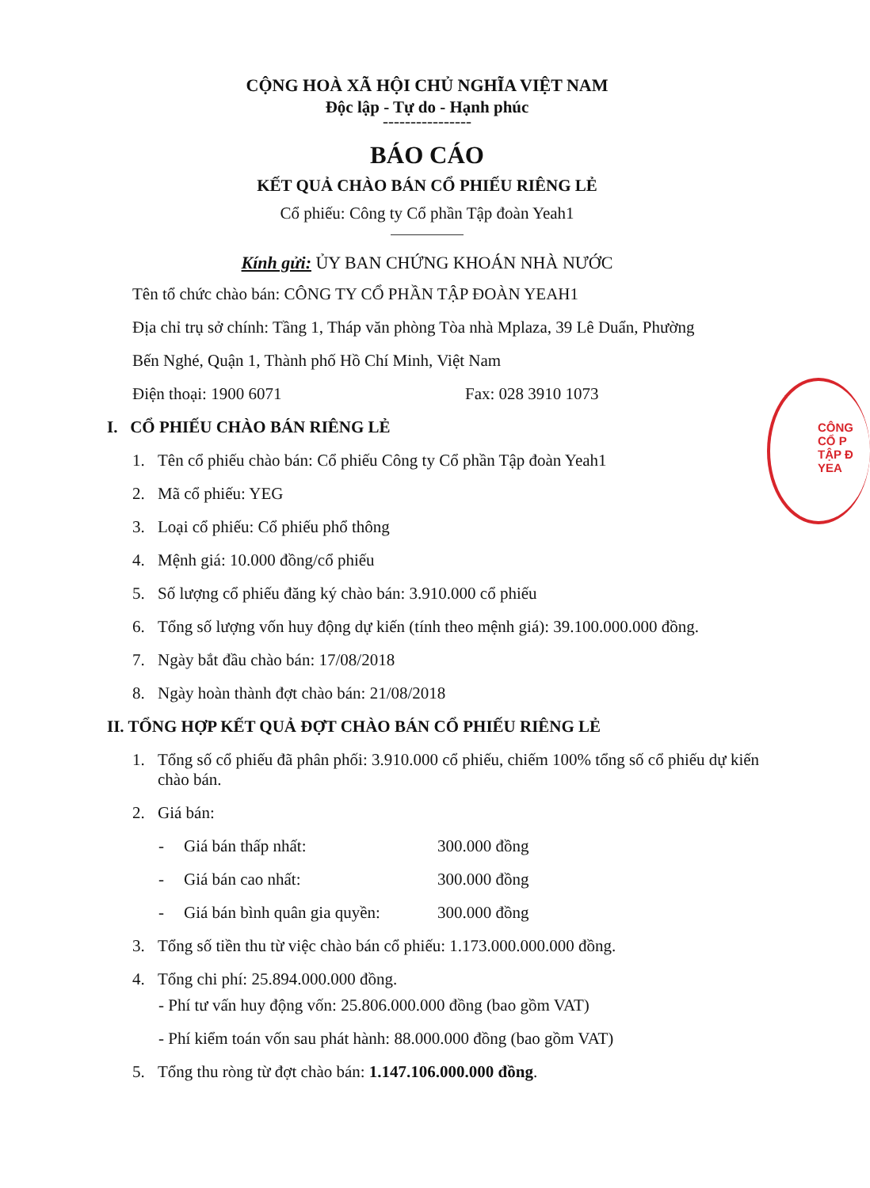CỘNG HOÀ XÃ HỘI CHỦ NGHĨA VIỆT NAM
Độc lập - Tự do - Hạnh phúc
----------------
BÁO CÁO
KẾT QUẢ CHÀO BÁN CỔ PHIẾU RIÊNG LẺ
Cổ phiếu: Công ty Cổ phần Tập đoàn Yeah1
Kính gửi: ỦY BAN CHỨNG KHOÁN NHÀ NƯỚC
Tên tổ chức chào bán: CÔNG TY CỔ PHẦN TẬP ĐOÀN YEAH1
Địa chỉ trụ sở chính: Tầng 1, Tháp văn phòng Tòa nhà Mplaza, 39 Lê Duẩn, Phường
Bến Nghé, Quận 1, Thành phố Hồ Chí Minh, Việt Nam
Điện thoại: 1900 6071 Fax: 028 3910 1073
I. CỔ PHIẾU CHÀO BÁN RIÊNG LẺ
1. Tên cổ phiếu chào bán: Cổ phiếu Công ty Cổ phần Tập đoàn Yeah1
2. Mã cổ phiếu: YEG
3. Loại cổ phiếu: Cổ phiếu phổ thông
4. Mệnh giá: 10.000 đồng/cổ phiếu
5. Số lượng cổ phiếu đăng ký chào bán: 3.910.000 cổ phiếu
6. Tổng số lượng vốn huy động dự kiến (tính theo mệnh giá): 39.100.000.000 đồng.
7. Ngày bắt đầu chào bán: 17/08/2018
8. Ngày hoàn thành đợt chào bán: 21/08/2018
II. TỔNG HỢP KẾT QUẢ ĐỢT CHÀO BÁN CỔ PHIẾU RIÊNG LẺ
1. Tổng số cổ phiếu đã phân phối: 3.910.000 cổ phiếu, chiếm 100% tổng số cổ phiếu dự kiến chào bán.
2. Giá bán:
- Giá bán thấp nhất: 300.000 đồng
- Giá bán cao nhất: 300.000 đồng
- Giá bán bình quân gia quyền: 300.000 đồng
3. Tổng số tiền thu từ việc chào bán cổ phiếu: 1.173.000.000.000 đồng.
4. Tổng chi phí: 25.894.000.000 đồng.
- Phí tư vấn huy động vốn: 25.806.000.000 đồng (bao gồm VAT)
- Phí kiểm toán vốn sau phát hành: 88.000.000 đồng (bao gồm VAT)
5. Tổng thu ròng từ đợt chào bán: 1.147.106.000.000 đồng.
CÔNG
CỔ P
TẬP Đ
YEA